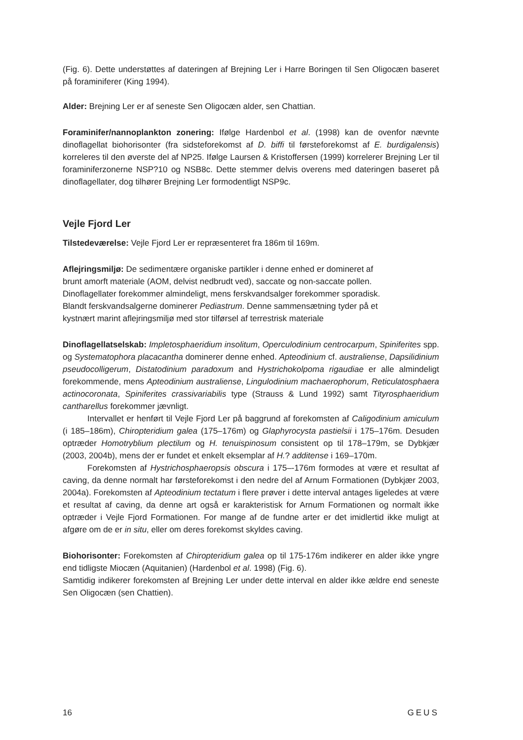(Fig. 6). Dette understøttes af dateringen af Brejning Ler i Harre Boringen til Sen Oligocæn baseret på foraminiferer (King 1994).
Alder: Brejning Ler er af seneste Sen Oligocæn alder, sen Chattian.
Foraminifer/nannoplankton zonering: Ifølge Hardenbol et al. (1998) kan de ovenfor nævnte dinoflagellat biohorisonter (fra sidsteforekomst af D. biffi til førsteforekomst af E. burdigalensis) korreleres til den øverste del af NP25. Ifølge Laursen & Kristoffersen (1999) korrelerer Brejning Ler til foraminiferzonerne NSP?10 og NSB8c. Dette stemmer delvis overens med dateringen baseret på dinoflagellater, dog tilhører Brejning Ler formodentligt NSP9c.
Vejle Fjord Ler
Tilstedeværelse: Vejle Fjord Ler er repræsenteret fra 186m til 169m.
Aflejringsmiljø: De sedimentære organiske partikler i denne enhed er domineret af
brunt amorft materiale (AOM, delvist nedbrudt ved), saccate og non-saccate pollen.
Dinoflagellater forekommer almindeligt, mens ferskvandsalger forekommer sporadisk.
Blandt ferskvandsalgerne dominerer Pediastrum. Denne sammensætning tyder på et
kystnært marint aflejringsmiljø med stor tilførsel af terrestrisk materiale
Dinoflagellatselskab: Impletosphaeridium insolitum, Operculodinium centrocarpum, Spiniferites spp. og Systematophora placacantha dominerer denne enhed. Apteodinium cf. australiense, Dapsilidinium pseudocolligerum, Distatodinium paradoxum and Hystrichokolpoma rigaudiae er alle almindeligt forekommende, mens Apteodinium australiense, Lingulodinium machaerophorum, Reticulatosphaera actinocoronata, Spiniferites crassivariabilis type (Strauss & Lund 1992) samt Tityrosphaeridium cantharellus forekommer jævnligt.
Intervallet er henført til Vejle Fjord Ler på baggrund af forekomsten af Caligodinium amiculum (i 185–186m), Chiropteridium galea (175–176m) og Glaphyrocysta pastielsii i 175–176m. Desuden optræder Homotryblium plectilum og H. tenuispinosum consistent op til 178–179m, se Dybkjær (2003, 2004b), mens der er fundet et enkelt eksemplar af H.? additense i 169–170m.
Forekomsten af Hystrichosphaeropsis obscura i 175–-176m formodes at være et resultat af caving, da denne normalt har førsteforekomst i den nedre del af Arnum Formationen (Dybkjær 2003, 2004a). Forekomsten af Apteodinium tectatum i flere prøver i dette interval antages ligeledes at være et resultat af caving, da denne art også er karakteristisk for Arnum Formationen og normalt ikke optræder i Vejle Fjord Formationen. For mange af de fundne arter er det imidlertid ikke muligt at afgøre om de er in situ, eller om deres forekomst skyldes caving.
Biohorisonter: Forekomsten af Chiropteridium galea op til 175-176m indikerer en alder ikke yngre end tidligste Miocæn (Aquitanien) (Hardenbol et al. 1998) (Fig. 6).
Samtidig indikerer forekomsten af Brejning Ler under dette interval en alder ikke ældre end seneste Sen Oligocæn (sen Chattien).
16 GEUS